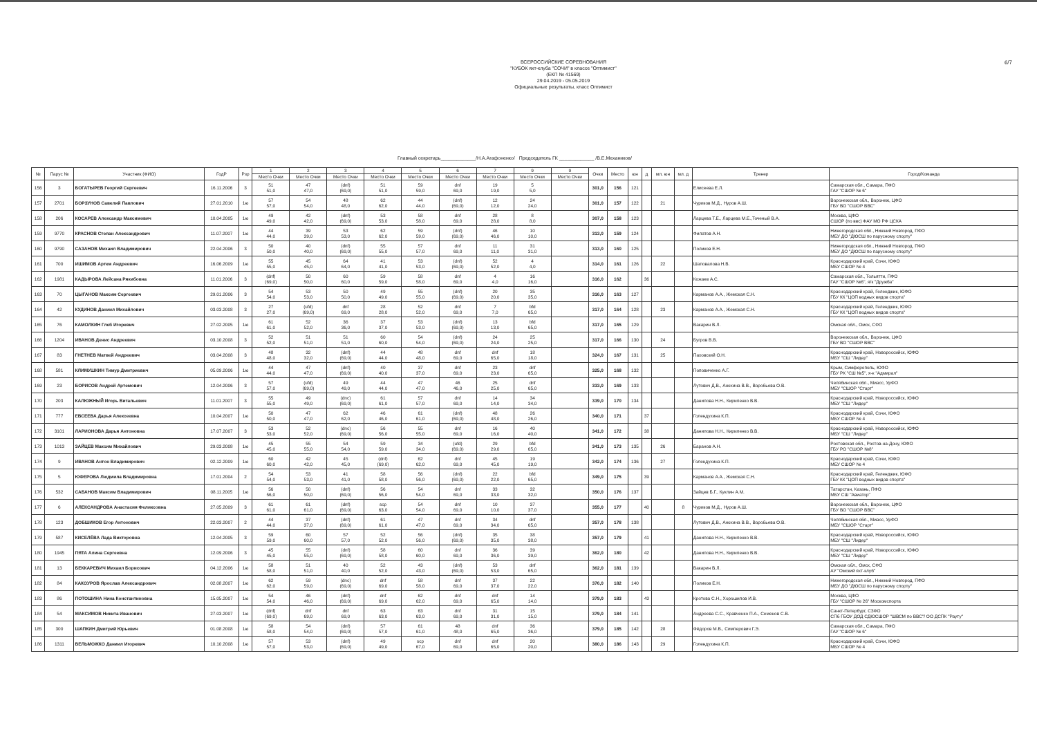6/7
ВСЕРОССИЙСКИЕ СОРЕВНОВАНИЯ
"КУБОК яхт-клуба "СОЧИ" в классе "Оптимист"
(ЕКП № 41569)
29.04.2019 - 05.05.2019
Официальные результаты, класс Оптимист
Главный секретарь_____________/Н.А.Агафоненко/ Председатель ГК _____________ /В.Е.Механиков/
| № | Парус № | Участник (ФИО) | ГодР | Рзр | 1 | 2 | 3 | 4 | 5 | 6 | 7 | 9 | 9 | Очки | Место | юн | д | мл. юн | мл. д | Тренер | Город/Команда |
| --- | --- | --- | --- | --- | --- | --- | --- | --- | --- | --- | --- | --- | --- | --- | --- | --- | --- | --- | --- | --- | --- |
| | | | | | Место Очки | Место Очки | Место Очки | Место Очки | Место Очки | Место Очки | Место Очки | Место Очки | Место Очки | | | | | | | | |
| 156 | 3 | БОГАТЫРЕВ Георгий Сергеевич | 16.11.2006 | 3 | 51 51,0 | 47 47,0 | (dnf) (69,0) | 51 51,0 | 59 59,0 | dnf 69,0 | 19 19,0 | 5 5,0 | | 301,0 | 156 | 121 | | | | Елисеева Е.Л. | Самарская обл., Самара, ПФО ГАУ "СШОР № 6" |
| 157 | 2701 | БОРЗУНОВ Савелий Павлович | 27.01.2010 | 1ю | 57 57,0 | 54 54,0 | 48 48,0 | 62 62,0 | 44 44,0 | (dnf) (69,0) | 12 12,0 | 24 24,0 | | 301,0 | 157 | 122 | | 21 | | Чуриков М.Д., Нуров А.Ш. | Воронежская обл., Воронеж, ЦФО ГБУ ВО "СШОР ВВС" |
| 158 | 206 | КОСАРЕВ Александр Максимович | 10.04.2005 | 1ю | 49 49,0 | 42 42,0 | (dnf) (69,0) | 53 53,0 | 58 58,0 | dnf 69,0 | 28 28,0 | 8 8,0 | | 307,0 | 158 | 123 | | | | Ларцева Т.Е., Ларцева М.Е.,Точеный В.А. | Москва, ЦФО СШОР (по ввс) ФАУ МО РФ ЦСКА |
| 159 | 9770 | КРАСНОВ Степан Александрович | 11.07.2007 | 1ю | 44 44,0 | 39 39,0 | 53 53,0 | 62 62,0 | 59 59,0 | (dnf) (69,0) | 46 46,0 | 10 10,0 | | 313,0 | 159 | 124 | | | | Филатов А.Н. | Нижегородская обл., Нижний Новгород, ПФО МБУ ДО "ДЮСШ по парусному спорту" |
| 160 | 9790 | САЗАНОВ Михаил Владимирович | 22.04.2006 | 3 | 50 50,0 | 40 40,0 | (dnf) (69,0) | 55 55,0 | 57 57,0 | dnf 69,0 | 11 11,0 | 31 31,0 | | 313,0 | 160 | 125 | | | | Поликов Е.Н. | Нижегородская обл., Нижний Новгород, ПФО МБУ ДО "ДЮСШ по парусному спорту" |
| 161 | 700 | ИШИМОВ Артем Андреевич | 16.06.2009 | 1ю | 55 55,0 | 45 45,0 | 64 64,0 | 41 41,0 | 53 53,0 | (dnf) (69,0) | 52 52,0 | 4 4,0 | | 314,0 | 161 | 126 | | 22 | | Шаповалова Н.В. | Краснодарский край, Сочи, ЮФО МБУ СШОР № 4 |
| 162 | 1981 | КАДЫРОВА Лейсана Рякибовна | 11.01.2006 | 3 | (dnf) (69,0) | 50 50,0 | 60 60,0 | 59 59,0 | 58 58,0 | dnf 69,0 | 4 4,0 | 16 16,0 | | 316,0 | 162 | | 36 | | | Кожаев А.С. | Самарская обл., Тольятти, ПФО ГАУ "СШОР №6", я/к "Дружба" |
| 163 | 70 | ЦЫГАНОВ Максим Сергеевич | 29.01.2006 | 3 | 54 54,0 | 53 53,0 | 50 50,0 | 49 49,0 | 55 55,0 | (dnf) (69,0) | 20 20,0 | 35 35,0 | | 316,0 | 163 | 127 | | | | Карманов А.А., Жемская С.Н. | Краснодарский край, Геленджик, ЮФО ГБУ КК "ЦОП водных видов спорта" |
| 164 | 42 | КУДИНОВ Даниил Михайлович | 03.03.2008 | 3 | 27 27,0 | (ufd) (69,0) | dnf 69,0 | 28 28,0 | 52 52,0 | dnf 69,0 | 7 7,0 | bfd 65,0 | | 317,0 | 164 | 128 | | 23 | | Карманов А.А., Жемская С.Н. | Краснодарский край, Геленджик, ЮФО ГБУ КК "ЦОП водных видов спорта" |
| 165 | 76 | КАМОЛКИН Глеб Игоревич | 27.02.2005 | 1ю | 61 61,0 | 52 52,0 | 36 36,0 | 37 37,0 | 53 53,0 | (dnf) (69,0) | 13 13,0 | bfd 65,0 | | 317,0 | 165 | 129 | | | | Вакарин В.Л. | Омская обл., Омск, СФО |
| 166 | 1204 | ИВАНОВ Денис Андреевич | 03.10.2008 | 3 | 52 52,0 | 51 51,0 | 51 51,0 | 60 60,0 | 54 54,0 | (dnf) (69,0) | 24 24,0 | 25 25,0 | | 317,0 | 166 | 130 | | 24 | | Бугров В.В. | Воронежская обл., Воронеж, ЦФО ГБУ ВО "СШОР ВВС" |
| 167 | 83 | ГНЕТНЕВ Матвей Андреевич | 03.04.2008 | 3 | 48 48,0 | 32 32,0 | (dnf) (69,0) | 44 44,0 | 48 48,0 | dnf 69,0 | dnf 65,0 | 18 18,0 | | 324,0 | 167 | 131 | | 25 | | Паховский О.Н. | Краснодарский край, Новороссийск, ЮФО МБУ "СШ "Лидер" |
| 168 | 581 | КЛИМУШКИН Тимур Дмитриевич | 05.09.2006 | 1ю | 44 44,0 | 47 47,0 | (dnf) (69,0) | 40 40,0 | 37 37,0 | dnf 69,0 | 23 23,0 | dnf 65,0 | | 325,0 | 168 | 132 | | | | Поповиченко А.Г. | Крым, Симферополь, ЮФО ГБУ РК "СШ №5", я-к "Адмирал" |
| 169 | 23 | БОРИСОВ Андрей Артемович | 12.04.2006 | 3 | 57 57,0 | (ufd) (69,0) | 49 49,0 | 44 44,0 | 47 47,0 | 46 46,0 | 25 25,0 | dnf 65,0 | | 333,0 | 169 | 133 | | | | Лутович Д.В., Анохина В.В., Воробьева О.В. | Челябинская обл., Миасс, УрФО МБУ "СШОР "Старт" |
| 170 | 203 | КАЛЮЖНЫЙ Игорь Витальевич | 11.01.2007 | 3 | 55 55,0 | 49 49,0 | (dnc) (69,0) | 61 61,0 | 57 57,0 | dnf 69,0 | 14 14,0 | 34 34,0 | | 339,0 | 170 | 134 | | | | Данилова Н.Н., Кириленко В.В. | Краснодарский край, Новороссийск, ЮФО МБУ "СШ "Лидер" |
| 171 | 777 | ЕВСЕЕВА Дарья Алексеевна | 10.04.2007 | 1ю | 50 50,0 | 47 47,0 | 62 62,0 | 46 46,0 | 61 61,0 | (dnf) (69,0) | 48 48,0 | 26 26,0 | | 340,0 | 171 | | 37 | | | Голендухина К.П. | Краснодарский край, Сочи, ЮФО МБУ СШОР № 4 |
| 172 | 3101 | ЛАРИОНОВА Дарья Антоновна | 17.07.2007 | 3 | 53 53,0 | 52 52,0 | (dnc) (69,0) | 56 56,0 | 55 55,0 | dnf 69,0 | 16 16,0 | 40 40,0 | | 341,0 | 172 | | 38 | | | Данилова Н.Н., Кириленко В.В. | Краснодарский край, Новороссийск, ЮФО МБУ "СШ "Лидер" |
| 173 | 1013 | ЗАЙЦЕВ Максим Михайлович | 29.03.2008 | 1ю | 45 45,0 | 55 55,0 | 54 54,0 | 59 59,0 | 34 34,0 | (ufd) (69,0) | 29 29,0 | bfd 65,0 | | 341,0 | 173 | 135 | | 26 | | Баранов А.Н. | Ростовская обл., Ростов-на-Дону, ЮФО ГБУ РО "СШОР №8" |
| 174 | 9 | ИВАНОВ Антон Владимирович | 02.12.2009 | 1ю | 60 60,0 | 42 42,0 | 45 45,0 | (dnf) (69,0) | 62 62,0 | dnf 69,0 | 45 45,0 | 19 19,0 | | 342,0 | 174 | 136 | | 27 | | Голендухина К.П. | Краснодарский край, Сочи, ЮФО МБУ СШОР № 4 |
| 175 | 5 | ЮФЕРОВА Людмила Владимировна | 17.01.2004 | 2 | 54 54,0 | 53 53,0 | 41 41,0 | 58 58,0 | 56 56,0 | (dnf) (69,0) | 22 22,0 | bfd 65,0 | | 349,0 | 175 | | 39 | | | Карманов А.А., Жемская С.Н. | Краснодарский край, Геленджик, ЮФО ГБУ КК "ЦОП водных видов спорта" |
| 176 | 532 | САБАНОВ Максим Владимирович | 08.11.2005 | 1ю | 56 56,0 | 50 50,0 | (dnf) (69,0) | 56 56,0 | 54 54,0 | dnf 69,0 | 33 33,0 | 32 32,0 | | 350,0 | 176 | 137 | | | | Зайцев Б.Г., Куклин А.М. | Татарстан, Казань, ПФО МБУ СШ "Авиатор" |
| 177 | 6 | АЛЕКСАНДРОВА Анастасия Феликсовна | 27.05.2009 | 3 | 61 61,0 | 61 61,0 | (dnf) (69,0) | scp 63,0 | 54 54,0 | dnf 69,0 | 10 10,0 | 37 37,0 | | 355,0 | 177 | | 40 | | 8 | Чуриков М.Д., Нуров А.Ш. | Воронежская обл., Воронеж, ЦФО ГБУ ВО "СШОР ВВС" |
| 178 | 123 | ДОБШИКОВ Егор Антонович | 22.03.2007 | 2 | 44 44,0 | 37 37,0 | (dnf) (69,0) | 61 61,0 | 47 47,0 | dnf 69,0 | 34 34,0 | dnf 65,0 | | 357,0 | 178 | 138 | | | | Лутович Д.В., Анохина В.В., Воробьева О.В. | Челябинская обл., Миасс, УрФО МБУ "СШОР "Старт" |
| 179 | 587 | КИСЕЛЁВА Лада Викторовна | 12.04.2005 | 3 | 59 59,0 | 60 60,0 | 57 57,0 | 52 52,0 | 56 56,0 | (dnf) (69,0) | 35 35,0 | 38 38,0 | | 357,0 | 179 | | 41 | | | Данилова Н.Н., Кириленко В.В. | Краснодарский край, Новороссийск, ЮФО МБУ "СШ "Лидер" |
| 180 | 1945 | ПЯТА Алина Сергеевна | 12.09.2006 | 3 | 45 45,0 | 55 55,0 | (dnf) (69,0) | 58 58,0 | 60 60,0 | dnf 69,0 | 36 36,0 | 39 39,0 | | 362,0 | 180 | | 42 | | | Данилова Н.Н., Кириленко В.В. | Краснодарский край, Новороссийск, ЮФО МБУ "СШ "Лидер" |
| 181 | 13 | БЕККАРЕВИЧ Михаил Борисович | 04.12.2006 | 1ю | 58 58,0 | 51 51,0 | 40 40,0 | 52 52,0 | 43 43,0 | (dnf) (69,0) | 53 53,0 | dnf 65,0 | | 362,0 | 181 | 139 | | | | Вакарин В.Л. | Омская обл., Омск, СФО АУ "Омский яхт-клуб" |
| 182 | 84 | КАКОУРОВ Ярослав Александрович | 02.08.2007 | 1ю | 62 62,0 | 59 59,0 | (dnc) (69,0) | dnf 69,0 | 58 58,0 | dnf 69,0 | 37 37,0 | 22 22,0 | | 376,0 | 182 | 140 | | | | Поликов Е.Н. | Нижегородская обл., Нижний Новгород, ПФО МБУ ДО "ДЮСШ по парусному спорту" |
| 183 | 86 | ПОТОШИНА Нина Константиновна | 15.05.2007 | 1ю | 54 54,0 | 46 46,0 | (dnf) (69,0) | dnf 69,0 | 62 62,0 | dnf 69,0 | dnf 65,0 | 14 14,0 | | 379,0 | 183 | | 43 | | | Кротова С.Н., Хорошилов И.В. | Москва, ЦФО ГБУ "СШОР № 26" Москомспорта |
| 184 | 54 | МАКСИМОВ Никита Иванович | 27.03.2007 | 1ю | (dnf) (69,0) | dnf 69,0 | dnf 69,0 | 63 63,0 | 63 63,0 | dnf 69,0 | 31 31,0 | 15 15,0 | | 379,0 | 184 | 141 | | | | Андреева С.С., Кравченко П.А., Семенов С.В. | Санкт-Петербург, СЗФО СПб ГБОУ ДОД СДЮСШОР "ШВСМ по ВВС"/ ОО ДСПК "Рауту" |
| 185 | 300 | ШАПКИН Дмитрий Юрьевич | 01.08.2008 | 1ю | 58 58,0 | 54 54,0 | (dnf) (69,0) | 57 57,0 | 61 61,0 | 48 48,0 | dnf 65,0 | 36 36,0 | | 379,0 | 185 | 142 | | 28 | | Фёдоров М.В., Симперович Г.Э. | Самарская обл., Самара, ПФО ГАУ "СШОР № 6" |
| 186 | 1311 | ВЕЛЬМОЖКО Даниил Игоревич | 10.10.2008 | 1ю | 57 57,0 | 53 53,0 | (dnf) (69,0) | 49 49,0 | scp 67,0 | dnf 69,0 | dnf 65,0 | 20 20,0 | | 380,0 | 186 | 143 | | 29 | | Голендухина К.П. | Краснодарский край, Сочи, ЮФО МБУ СШОР № 4 |